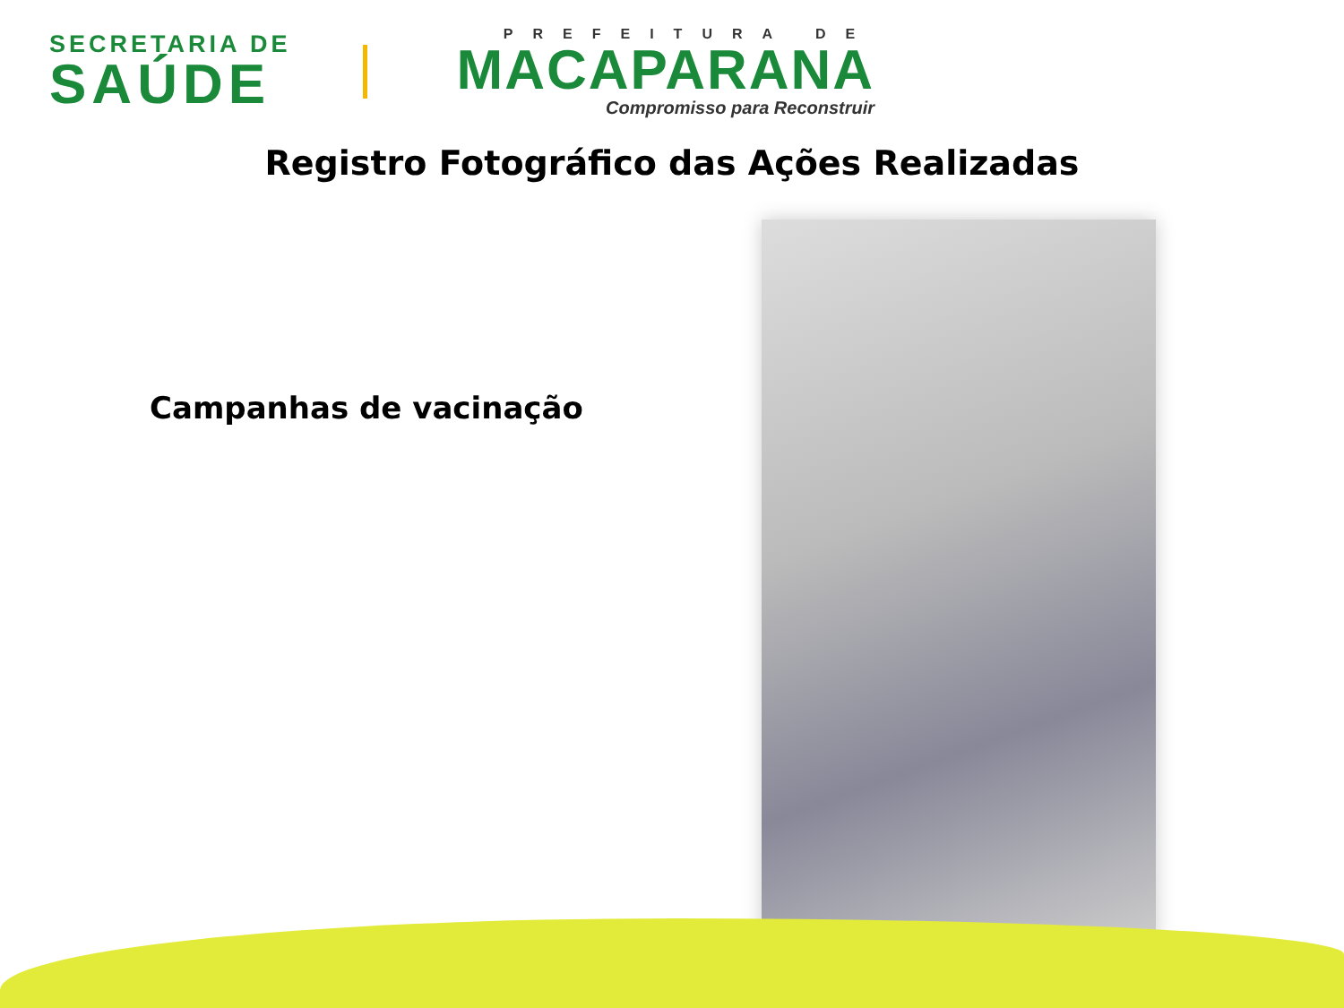SECRETARIA DE
SAÚDE
PREFEITURA DE
MACAPARANA
Compromisso para Reconstruir
Registro Fotográfico das Ações Realizadas
Campanhas de vacinação